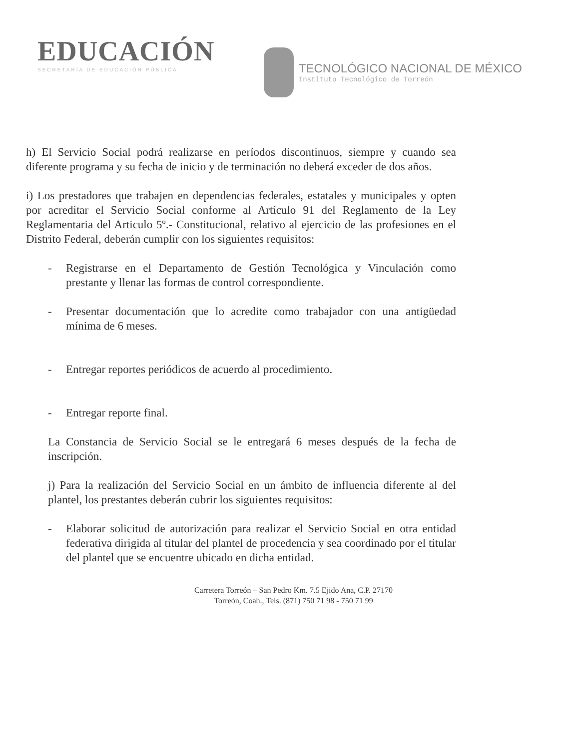EDUCACIÓN
SECRETARÍA DE EDUCACIÓN PÚBLICA
TECNOLÓGICO NACIONAL DE MÉXICO
Instituto Tecnológico de Torreón
h) El Servicio Social podrá realizarse en períodos discontinuos, siempre y cuando sea diferente programa y su fecha de inicio y de terminación no deberá exceder de dos años.
i) Los prestadores que trabajen en dependencias federales, estatales y municipales y opten por acreditar el Servicio Social conforme al Artículo 91 del Reglamento de la Ley Reglamentaria del Articulo 5º.- Constitucional, relativo al ejercicio de las profesiones en el Distrito Federal, deberán cumplir con los siguientes requisitos:
- Registrarse en el Departamento de Gestión Tecnológica y Vinculación como prestante y llenar las formas de control correspondiente.
- Presentar documentación que lo acredite como trabajador con una antigüedad mínima de 6 meses.
- Entregar reportes periódicos de acuerdo al procedimiento.
- Entregar reporte final.
La Constancia de Servicio Social se le entregará 6 meses después de la fecha de inscripción.
j) Para la realización del Servicio Social en un ámbito de influencia diferente al del plantel, los prestantes deberán cubrir los siguientes requisitos:
- Elaborar solicitud de autorización para realizar el Servicio Social en otra entidad federativa dirigida al titular del plantel de procedencia y sea coordinado por el titular del plantel que se encuentre ubicado en dicha entidad.
Carretera Torreón – San Pedro Km. 7.5 Ejido Ana, C.P. 27170
Torreón, Coah., Tels. (871) 750 71 98 - 750 71 99